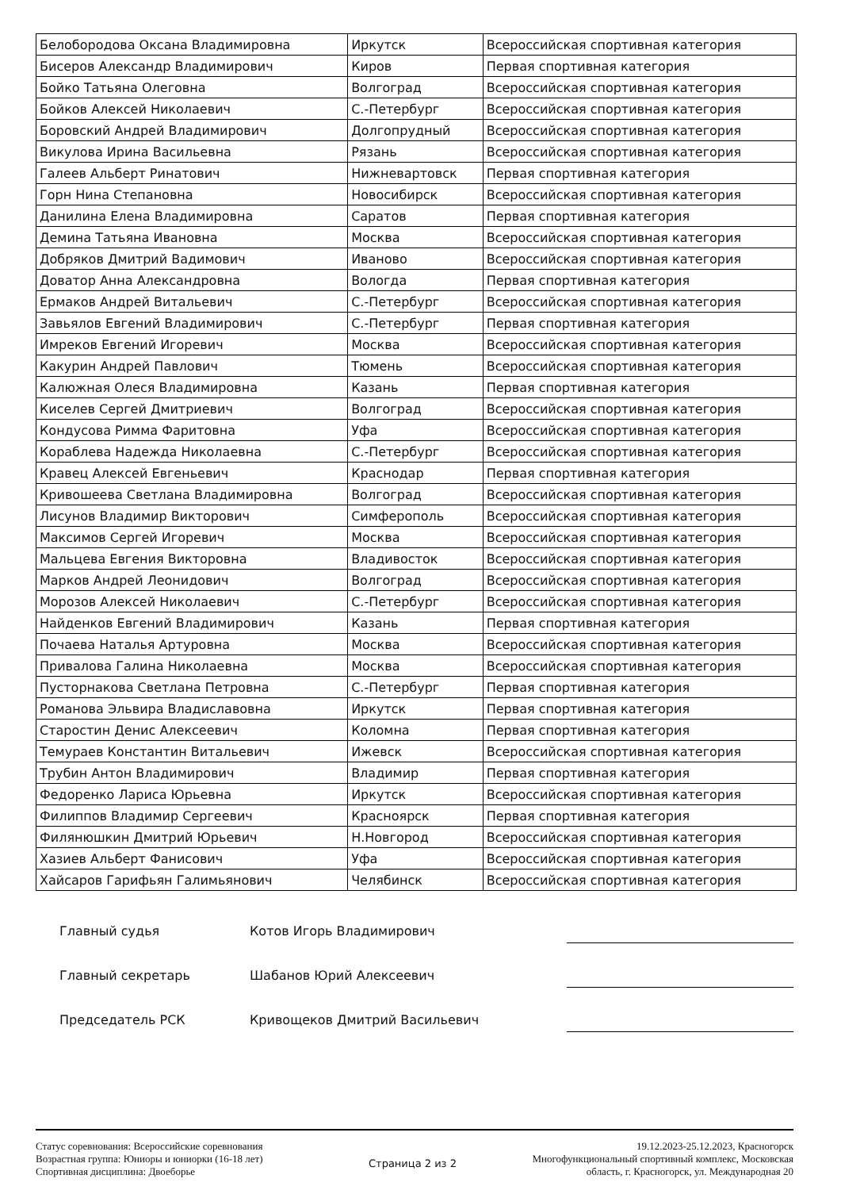| Белобородова Оксана Владимировна | Иркутск | Всероссийская спортивная категория |
| Бисеров Александр Владимирович | Киров | Первая спортивная категория |
| Бойко Татьяна Олеговна | Волгоград | Всероссийская спортивная категория |
| Бойков Алексей Николаевич | С.-Петербург | Всероссийская спортивная категория |
| Боровский Андрей Владимирович | Долгопрудный | Всероссийская спортивная категория |
| Викулова Ирина Васильевна | Рязань | Всероссийская спортивная категория |
| Галеев Альберт Ринатович | Нижневартовск | Первая спортивная категория |
| Горн Нина Степановна | Новосибирск | Всероссийская спортивная категория |
| Данилина Елена Владимировна | Саратов | Первая спортивная категория |
| Демина Татьяна Ивановна | Москва | Всероссийская спортивная категория |
| Добряков Дмитрий Вадимович | Иваново | Всероссийская спортивная категория |
| Доватор Анна Александровна | Вологда | Первая спортивная категория |
| Ермаков Андрей Витальевич | С.-Петербург | Всероссийская спортивная категория |
| Завьялов Евгений Владимирович | С.-Петербург | Первая спортивная категория |
| Имреков Евгений Игоревич | Москва | Всероссийская спортивная категория |
| Какурин Андрей Павлович | Тюмень | Всероссийская спортивная категория |
| Калюжная Олеся Владимировна | Казань | Первая спортивная категория |
| Киселев Сергей Дмитриевич | Волгоград | Всероссийская спортивная категория |
| Кондусова Римма Фаритовна | Уфа | Всероссийская спортивная категория |
| Кораблева Надежда Николаевна | С.-Петербург | Всероссийская спортивная категория |
| Кравец Алексей Евгеньевич | Краснодар | Первая спортивная категория |
| Кривошеева Светлана Владимировна | Волгоград | Всероссийская спортивная категория |
| Лисунов Владимир Викторович | Симферополь | Всероссийская спортивная категория |
| Максимов Сергей Игоревич | Москва | Всероссийская спортивная категория |
| Мальцева Евгения Викторовна | Владивосток | Всероссийская спортивная категория |
| Марков Андрей Леонидович | Волгоград | Всероссийская спортивная категория |
| Морозов Алексей Николаевич | С.-Петербург | Всероссийская спортивная категория |
| Найденков Евгений Владимирович | Казань | Первая спортивная категория |
| Почаева Наталья Артуровна | Москва | Всероссийская спортивная категория |
| Привалова Галина Николаевна | Москва | Всероссийская спортивная категория |
| Пусторнакова Светлана Петровна | С.-Петербург | Первая спортивная категория |
| Романова Эльвира Владиславовна | Иркутск | Первая спортивная категория |
| Старостин Денис Алексеевич | Коломна | Первая спортивная категория |
| Темураев Константин Витальевич | Ижевск | Всероссийская спортивная категория |
| Трубин Антон Владимирович | Владимир | Первая спортивная категория |
| Федоренко Лариса Юрьевна | Иркутск | Всероссийская спортивная категория |
| Филиппов Владимир Сергеевич | Красноярск | Первая спортивная категория |
| Филянюшкин Дмитрий Юрьевич | Н.Новгород | Всероссийская спортивная категория |
| Хазиев Альберт Фанисович | Уфа | Всероссийская спортивная категория |
| Хайсаров Гарифьян Галимьянович | Челябинск | Всероссийская спортивная категория |
Главный судья Котов Игорь Владимирович
Главный секретарь Шабанов Юрий Алексеевич
Председатель РСК Кривощеков Дмитрий Васильевич
Статус соревнования: Всероссийские соревнования
Возрастная группа: Юниоры и юниорки (16-18 лет)
Спортивная дисциплина: Двоеборье
Страница 2 из 2
19.12.2023-25.12.2023, Красногорск
Многофункциональный спортивный комплекс, Московская
область, г. Красногорск, ул. Международная 20